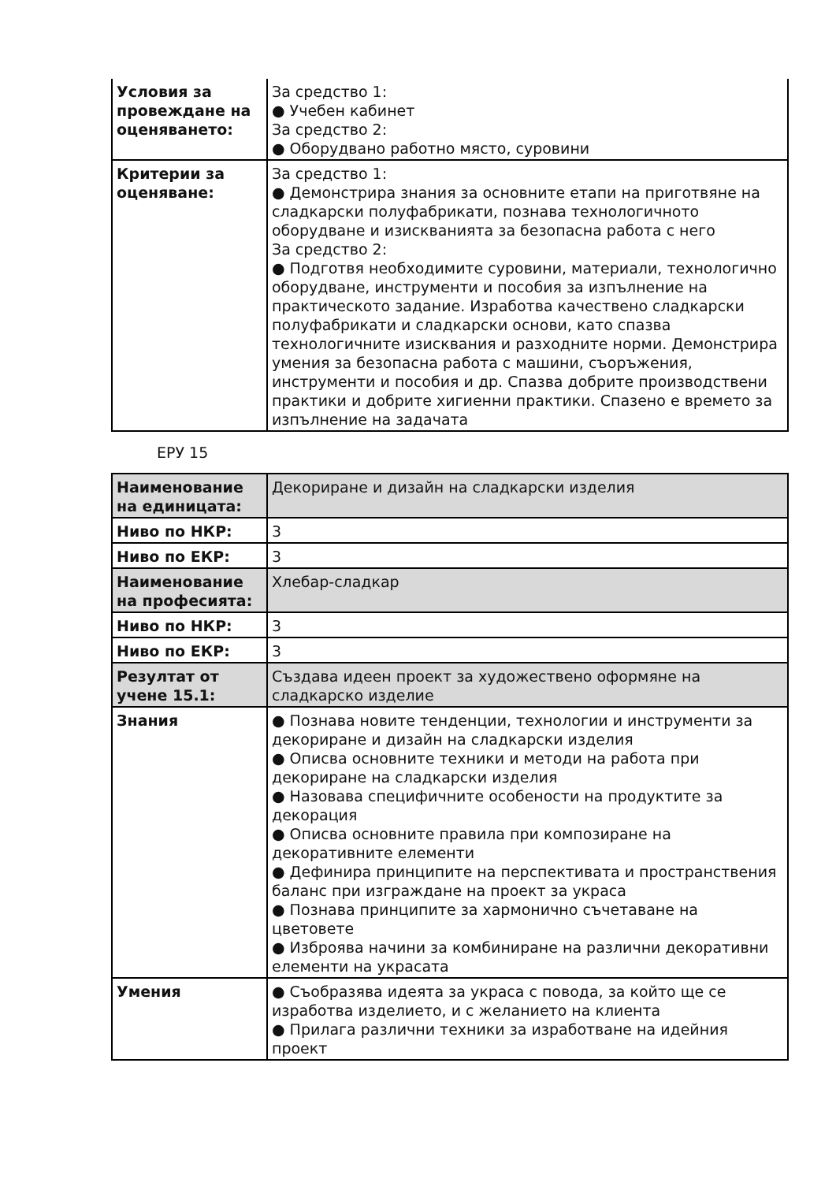| Условия за провеждане на оценяването: | За средство 1: ● Учебен кабинет За средство 2: ● Оборудвано работно място, суровини |
| Критерии за оценяване: | За средство 1: ● Демонстрира знания за основните етапи на приготвяне на сладкарски полуфабрикати, познава технологичното оборудване и изискванията за безопасна работа с него За средство 2: ● Подготвя необходимите суровини, материали, технологично оборудване, инструменти и пособия за изпълнение на практическото задание. Изработва качествено сладкарски полуфабрикати и сладкарски основи, като спазва технологичните изисквания и разходните норми. Демонстрира умения за безопасна работа с машини, съоръжения, инструменти и пособия и др. Спазва добрите производствени практики и добрите хигиенни практики. Спазено е времето за изпълнение на задачата |
ЕРУ 15
| Наименование на единицата: | Декориране и дизайн на сладкарски изделия |
| Ниво по НКР: | 3 |
| Ниво по ЕКР: | 3 |
| Наименование на професията: | Хлебар-сладкар |
| Ниво по НКР: | 3 |
| Ниво по ЕКР: | 3 |
| Резултат от учене 15.1: | Създава идеен проект за художествено оформяне на сладкарско изделие |
| Знания | ● Познава новите тенденции, технологии и инструменти за декориране и дизайн на сладкарски изделия ● Описва основните техники и методи на работа при декориране на сладкарски изделия ● Назовава специфичните особености на продуктите за декорация ● Описва основните правила при композиране на декоративните елементи ● Дефинира принципите на перспективата и пространствения баланс при изграждане на проект за украса ● Познава принципите за хармонично съчетаване на цветовете ● Изброява начини за комбиниране на различни декоративни елементи на украсата |
| Умения | ● Съобразява идеята за украса с повода, за който ще се изработва изделието, и с желанието на клиента ● Прилага различни техники за изработване на идейния проект |